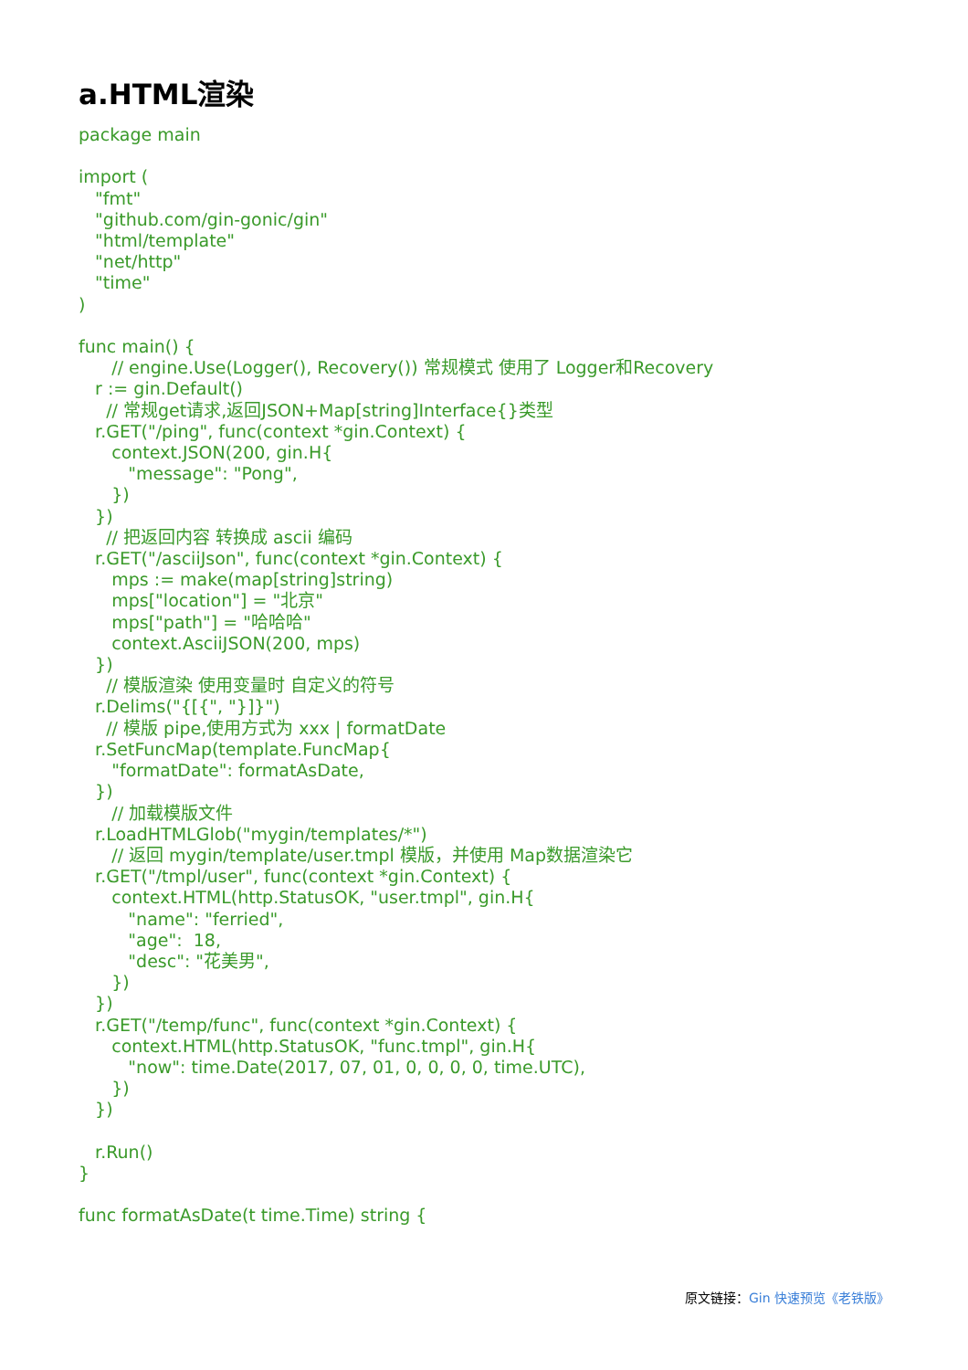a.HTML渲染
package main

import (
   "fmt"
   "github.com/gin-gonic/gin"
   "html/template"
   "net/http"
   "time"
)

func main() {
      // engine.Use(Logger(), Recovery()) 常规模式 使用了 Logger和Recovery
   r := gin.Default()
     // 常规get请求,返回JSON+Map[string]Interface{}类型
   r.GET("/ping", func(context *gin.Context) {
      context.JSON(200, gin.H{
         "message": "Pong",
      })
   })
     // 把返回内容 转换成 ascii 编码
   r.GET("/asciiJson", func(context *gin.Context) {
      mps := make(map[string]string)
      mps["location"] = "北京"
      mps["path"] = "哈哈哈"
      context.AsciiJSON(200, mps)
   })
     // 模版渲染 使用变量时 自定义的符号
   r.Delims("{[{", "}]}")
     // 模版 pipe,使用方式为 xxx | formatDate
   r.SetFuncMap(template.FuncMap{
      "formatDate": formatAsDate,
   })
      // 加载模版文件
   r.LoadHTMLGlob("mygin/templates/*")
      // 返回 mygin/template/user.tmpl 模版，并使用 Map数据渲染它
   r.GET("/tmpl/user", func(context *gin.Context) {
      context.HTML(http.StatusOK, "user.tmpl", gin.H{
         "name": "ferried",
         "age":  18,
         "desc": "花美男",
      })
   })
   r.GET("/temp/func", func(context *gin.Context) {
      context.HTML(http.StatusOK, "func.tmpl", gin.H{
         "now": time.Date(2017, 07, 01, 0, 0, 0, 0, time.UTC),
      })
   })

   r.Run()
}

func formatAsDate(t time.Time) string {
原文链接：Gin 快速预览《老铁版》